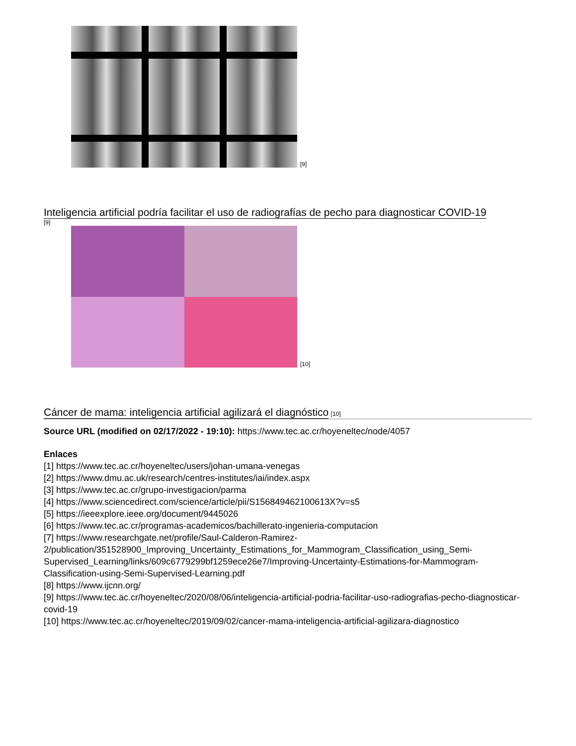[9]
Inteligencia artificial podría facilitar el uso de radiografías de pecho para diagnosticar COVID-19
[9]
[10]
Cáncer de mama: inteligencia artificial agilizará el diagnóstico [10]
Source URL (modified on 02/17/2022 - 19:10): https://www.tec.ac.cr/hoyeneltec/node/4057
Enlaces
[1] https://www.tec.ac.cr/hoyeneltec/users/johan-umana-venegas
[2] https://www.dmu.ac.uk/research/centres-institutes/iai/index.aspx
[3] https://www.tec.ac.cr/grupo-investigacion/parma
[4] https://www.sciencedirect.com/science/article/pii/S156849462100613X?v=s5
[5] https://ieeexplore.ieee.org/document/9445026
[6] https://www.tec.ac.cr/programas-academicos/bachillerato-ingenieria-computacion
[7] https://www.researchgate.net/profile/Saul-Calderon-Ramirez-2/publication/351528900_Improving_Uncertainty_Estimations_for_Mammogram_Classification_using_Semi-Supervised_Learning/links/609c6779299bf1259ece26e7/Improving-Uncertainty-Estimations-for-Mammogram-Classification-using-Semi-Supervised-Learning.pdf
[8] https://www.ijcnn.org/
[9] https://www.tec.ac.cr/hoyeneltec/2020/08/06/inteligencia-artificial-podria-facilitar-uso-radiografias-pecho-diagnosticar-covid-19
[10] https://www.tec.ac.cr/hoyeneltec/2019/09/02/cancer-mama-inteligencia-artificial-agilizara-diagnostico